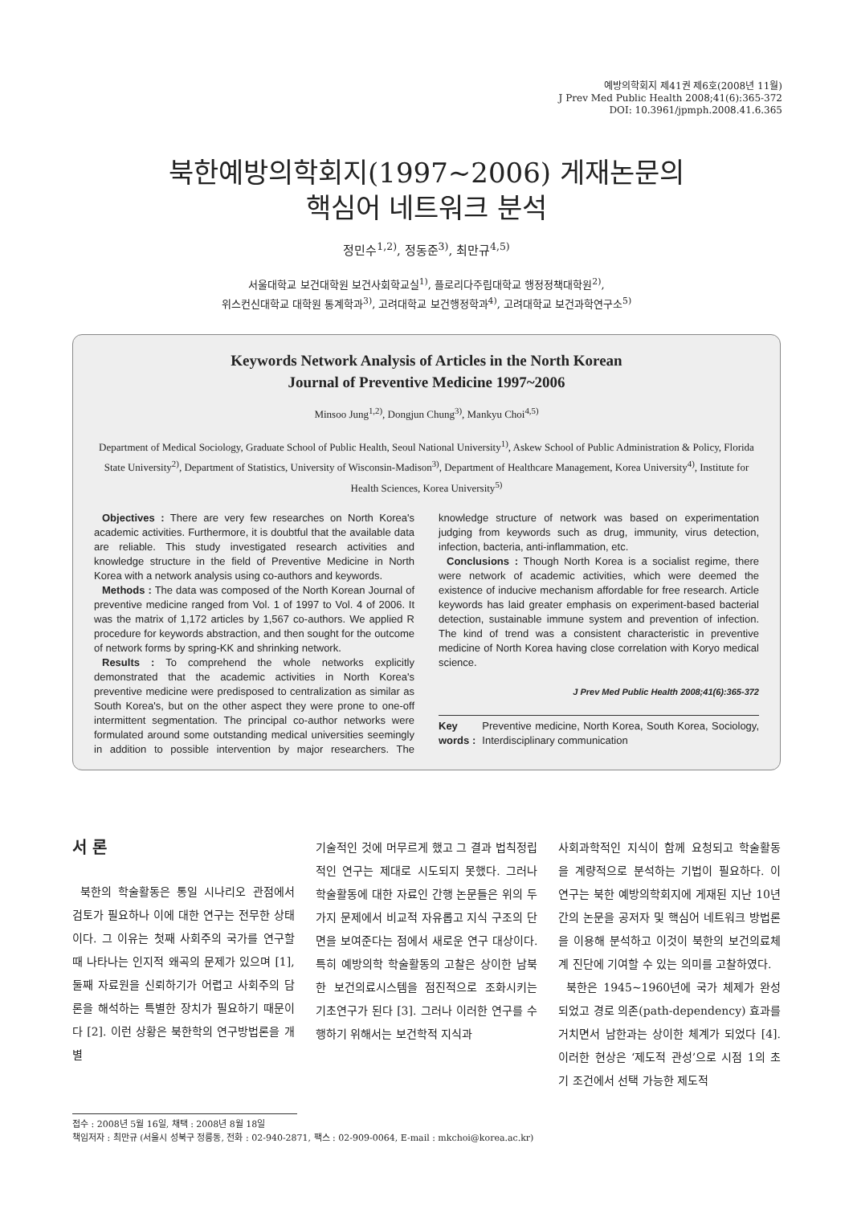예방의학회지 제41권 제6호(2008년 11월)
J Prev Med Public Health 2008;41(6):365-372
DOI: 10.3961/jpmph.2008.41.6.365
북한예방의학회지(1997~2006) 게재논문의
핵심어 네트워크 분석
정민수<sup>1,2)</sup>, 정동준<sup>3)</sup>, 최만규<sup>4,5)</sup>
서울대학교 보건대학원 보건사회학교실<sup>1)</sup>, 플로리다주립대학교 행정정책대학원<sup>2)</sup>,
위스컨신대학교 대학원 통계학과<sup>3)</sup>, 고려대학교 보건행정학과<sup>4)</sup>, 고려대학교 보건과학연구소<sup>5)</sup>
Keywords Network Analysis of Articles in the North Korean
Journal of Preventive Medicine 1997~2006
Minsoo Jung<sup>1,2)</sup>, Dongjun Chung<sup>3)</sup>, Mankyu Choi<sup>4,5)</sup>
Department of Medical Sociology, Graduate School of Public Health, Seoul National University<sup>1)</sup>, Askew School of Public Administration & Policy, Florida State University<sup>2)</sup>, Department of Statistics, University of Wisconsin-Madison<sup>3)</sup>, Department of Healthcare Management, Korea University<sup>4)</sup>, Institute for Health Sciences, Korea University<sup>5)</sup>
Objectives : There are very few researches on North Korea's academic activities. Furthermore, it is doubtful that the available data are reliable. This study investigated research activities and knowledge structure in the field of Preventive Medicine in North Korea with a network analysis using co-authors and keywords.
Methods : The data was composed of the North Korean Journal of preventive medicine ranged from Vol. 1 of 1997 to Vol. 4 of 2006. It was the matrix of 1,172 articles by 1,567 co-authors. We applied R procedure for keywords abstraction, and then sought for the outcome of network forms by spring-KK and shrinking network.
Results : To comprehend the whole networks explicitly demonstrated that the academic activities in North Korea's preventive medicine were predisposed to centralization as similar as South Korea's, but on the other aspect they were prone to one-off intermittent segmentation. The principal co-author networks were formulated around some outstanding medical universities seemingly in addition to possible intervention by major researchers. The knowledge structure of network was based on experimentation judging from keywords such as drug, immunity, virus detection, infection, bacteria, anti-inflammation, etc.
Conclusions : Though North Korea is a socialist regime, there were network of academic activities, which were deemed the existence of inducive mechanism affordable for free research. Article keywords has laid greater emphasis on experiment-based bacterial detection, sustainable immune system and prevention of infection. The kind of trend was a consistent characteristic in preventive medicine of North Korea having close correlation with Koryo medical science.
J Prev Med Public Health 2008;41(6):365-372
Key words : Preventive medicine, North Korea, South Korea, Sociology, Interdisciplinary communication
서 론
북한의 학술활동은 통일 시나리오 관점에서 검토가 필요하나 이에 대한 연구는 전무한 상태이다. 그 이유는 첫째 사회주의 국가를 연구할 때 나타나는 인지적 왜곡의 문제가 있으며 [1], 둘째 자료원을 신뢰하기가 어렵고 사회주의 담론을 해석하는 특별한 장치가 필요하기 때문이다 [2]. 이런 상황은 북한학의 연구방법론을 개별
기술적인 것에 머무르게 했고 그 결과 법칙정립적인 연구는 제대로 시도되지 못했다. 그러나 학술활동에 대한 자료인 간행 논문들은 위의 두 가지 문제에서 비교적 자유롭고 지식 구조의 단면을 보여준다는 점에서 새로운 연구 대상이다. 특히 예방의학 학술활동의 고찰은 상이한 남북한 보건의료시스템을 점진적으로 조화시키는 기초연구가 된다 [3]. 그러나 이러한 연구를 수행하기 위해서는 보건학적 지식과
사회과학적인 지식이 함께 요청되고 학술활동을 계량적으로 분석하는 기법이 필요하다. 이 연구는 북한 예방의학회지에 게재된 지난 10년간의 논문을 공저자 및 핵심어 네트워크 방법론을 이용해 분석하고 이것이 북한의 보건의료체계 진단에 기여할 수 있는 의미를 고찰하였다.
북한은 1945~1960년에 국가 체제가 완성되었고 경로 의존(path-dependency) 효과를 거치면서 남한과는 상이한 체계가 되었다 [4]. 이러한 현상은 ‘제도적 관성’으로 시점 1의 초기 조건에서 선택 가능한 제도적
접수 : 2008년 5월 16일, 채택 : 2008년 8월 18일
책임저자 : 최만규 (서울시 성북구 정릉동, 전화 : 02-940-2871, 팩스 : 02-909-0064, E-mail : mkchoi@korea.ac.kr)